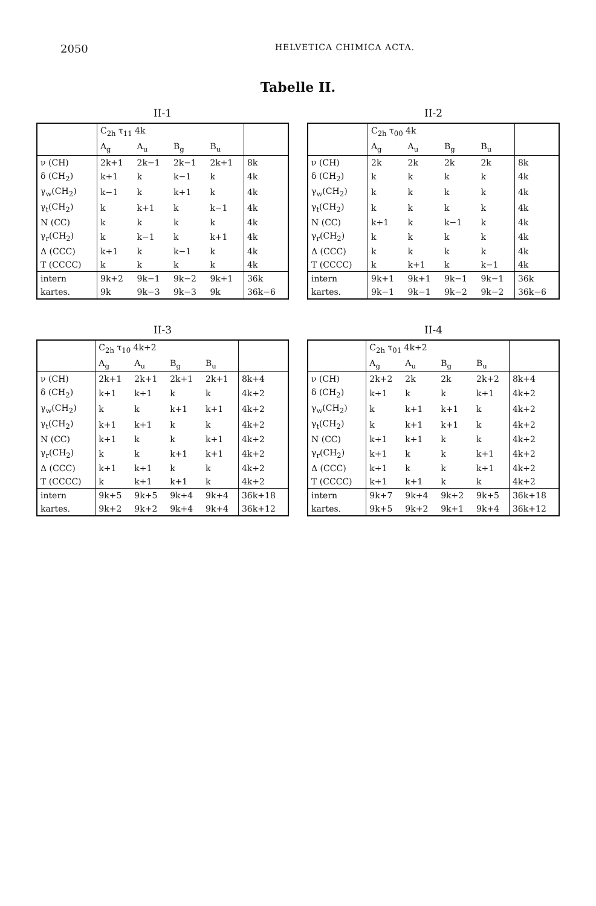2050 HELVETICA CHIMICA ACTA.
Tabelle II.
II-1
| | C<sub>2h</sub> τ<sub>11</sub> 4k | | | | |
| --- | --- | --- | --- | --- | --- |
| | A<sub>g</sub> | A<sub>u</sub> | B<sub>g</sub> | B<sub>u</sub> | |
| ν (CH) | 2k+1 | 2k−1 | 2k−1 | 2k+1 | 8k |
| δ (CH<sub>2</sub>) | k+1 | k | k−1 | k | 4k |
| γ<sub>w</sub>(CH<sub>2</sub>) | k−1 | k | k+1 | k | 4k |
| γ<sub>t</sub>(CH<sub>2</sub>) | k | k+1 | k | k−1 | 4k |
| N (CC) | k | k | k | k | 4k |
| γ<sub>r</sub>(CH<sub>2</sub>) | k | k−1 | k | k+1 | 4k |
| Δ (CCC) | k+1 | k | k−1 | k | 4k |
| T (CCCC) | k | k | k | k | 4k |
| intern | 9k+2 | 9k−1 | 9k−2 | 9k+1 | 36k |
| kartes. | 9k | 9k−3 | 9k−3 | 9k | 36k−6 |
II-2
| | C<sub>2h</sub> τ<sub>00</sub> 4k | | | | |
| --- | --- | --- | --- | --- | --- |
| | A<sub>g</sub> | A<sub>u</sub> | B<sub>g</sub> | B<sub>u</sub> | |
| ν (CH) | 2k | 2k | 2k | 2k | 8k |
| δ (CH<sub>2</sub>) | k | k | k | k | 4k |
| γ<sub>w</sub>(CH<sub>2</sub>) | k | k | k | k | 4k |
| γ<sub>t</sub>(CH<sub>2</sub>) | k | k | k | k | 4k |
| N (CC) | k+1 | k | k−1 | k | 4k |
| γ<sub>r</sub>(CH<sub>2</sub>) | k | k | k | k | 4k |
| Δ (CCC) | k | k | k | k | 4k |
| T (CCCC) | k | k+1 | k | k−1 | 4k |
| intern | 9k+1 | 9k+1 | 9k−1 | 9k−1 | 36k |
| kartes. | 9k−1 | 9k−1 | 9k−2 | 9k−2 | 36k−6 |
II-3
| | C<sub>2h</sub> τ<sub>10</sub> 4k+2 | | | | |
| --- | --- | --- | --- | --- | --- |
| | A<sub>g</sub> | A<sub>u</sub> | B<sub>g</sub> | B<sub>u</sub> | |
| ν (CH) | 2k+1 | 2k+1 | 2k+1 | 2k+1 | 8k+4 |
| δ (CH<sub>2</sub>) | k+1 | k+1 | k | k | 4k+2 |
| γ<sub>w</sub>(CH<sub>2</sub>) | k | k | k+1 | k+1 | 4k+2 |
| γ<sub>t</sub>(CH<sub>2</sub>) | k+1 | k+1 | k | k | 4k+2 |
| N (CC) | k+1 | k | k | k+1 | 4k+2 |
| γ<sub>r</sub>(CH<sub>2</sub>) | k | k | k+1 | k+1 | 4k+2 |
| Δ (CCC) | k+1 | k+1 | k | k | 4k+2 |
| T (CCCC) | k | k+1 | k+1 | k | 4k+2 |
| intern | 9k+5 | 9k+5 | 9k+4 | 9k+4 | 36k+18 |
| kartes. | 9k+2 | 9k+2 | 9k+4 | 9k+4 | 36k+12 |
II-4
| | C<sub>2h</sub> τ<sub>01</sub> 4k+2 | | | | |
| --- | --- | --- | --- | --- | --- |
| | A<sub>g</sub> | A<sub>u</sub> | B<sub>g</sub> | B<sub>u</sub> | |
| ν (CH) | 2k+2 | 2k | 2k | 2k+2 | 8k+4 |
| δ (CH<sub>2</sub>) | k+1 | k | k | k+1 | 4k+2 |
| γ<sub>w</sub>(CH<sub>2</sub>) | k | k+1 | k+1 | k | 4k+2 |
| γ<sub>t</sub>(CH<sub>2</sub>) | k | k+1 | k+1 | k | 4k+2 |
| N (CC) | k+1 | k+1 | k | k | 4k+2 |
| γ<sub>r</sub>(CH<sub>2</sub>) | k+1 | k | k | k+1 | 4k+2 |
| Δ (CCC) | k+1 | k | k | k+1 | 4k+2 |
| T (CCCC) | k+1 | k+1 | k | k | 4k+2 |
| intern | 9k+7 | 9k+4 | 9k+2 | 9k+5 | 36k+18 |
| kartes. | 9k+5 | 9k+2 | 9k+1 | 9k+4 | 36k+12 |